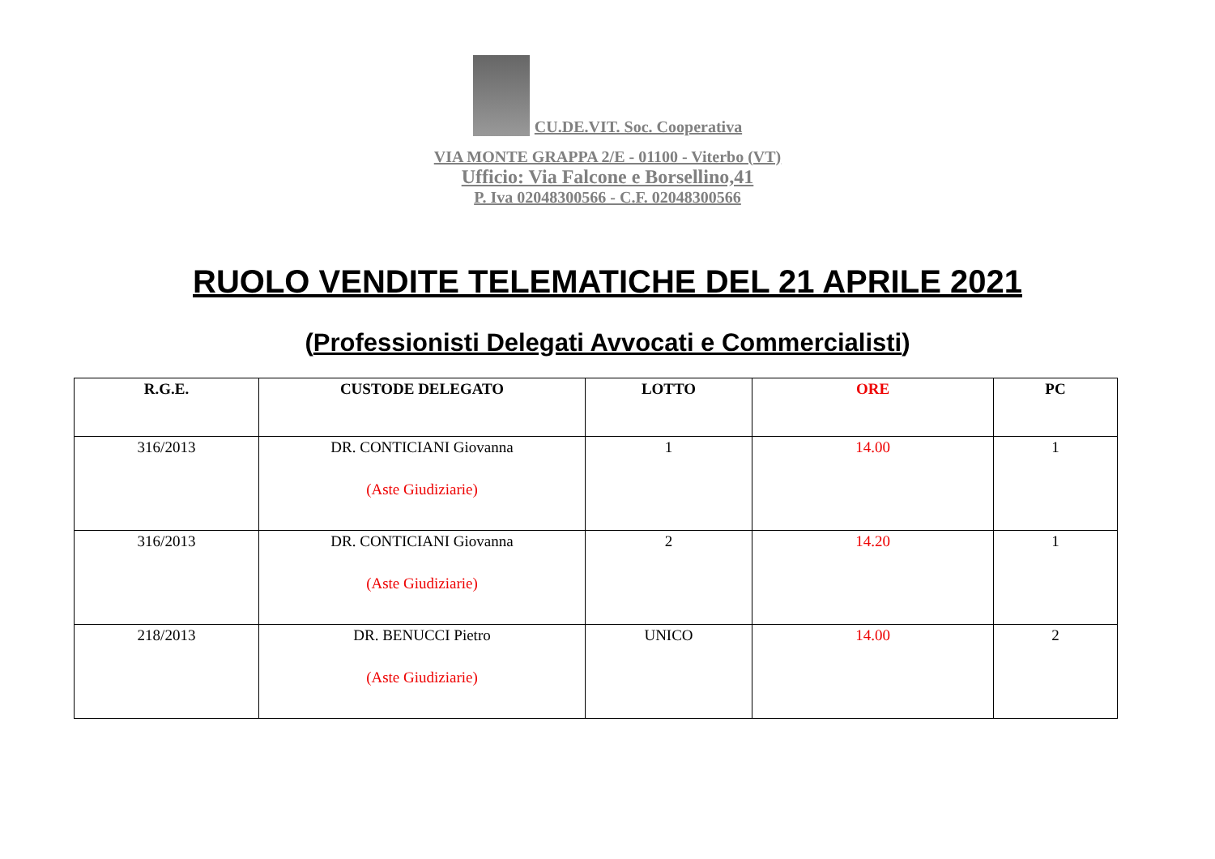CU.DE.VIT. Soc. Cooperativa
VIA MONTE GRAPPA 2/E - 01100 - Viterbo (VT)
Ufficio: Via Falcone e Borsellino,41
P. Iva 02048300566 - C.F. 02048300566
RUOLO VENDITE TELEMATICHE DEL 21 APRILE 2021
(Professionisti Delegati Avvocati e Commercialisti)
| R.G.E. | CUSTODE DELEGATO | LOTTO | ORE | PC |
| --- | --- | --- | --- | --- |
| 316/2013 | DR. CONTICIANI Giovanna (Aste Giudiziarie) | 1 | 14.00 | 1 |
| 316/2013 | DR. CONTICIANI Giovanna (Aste Giudiziarie) | 2 | 14.20 | 1 |
| 218/2013 | DR. BENUCCI Pietro (Aste Giudiziarie) | UNICO | 14.00 | 2 |